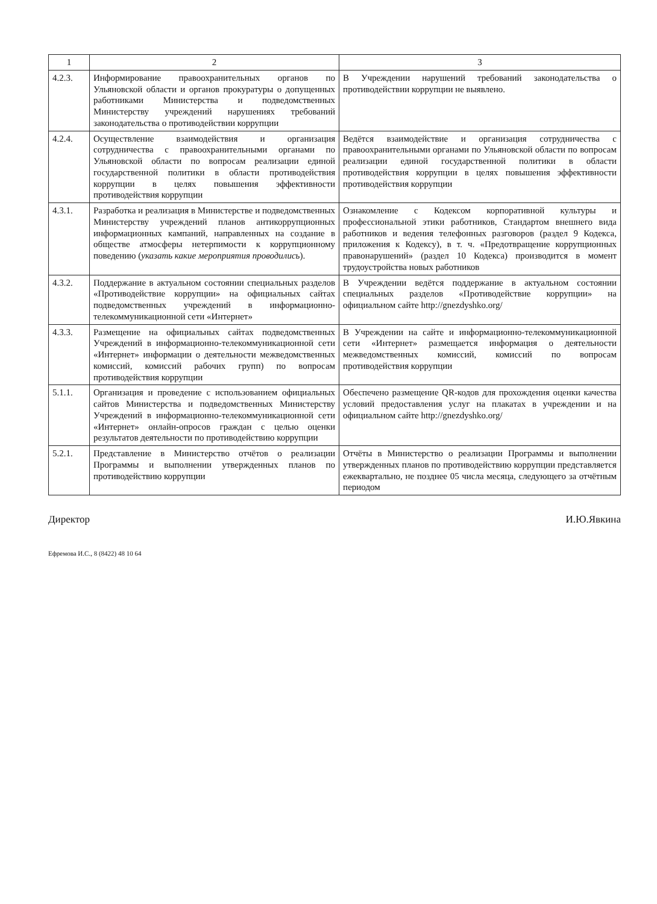| 1 | 2 | 3 |
| --- | --- | --- |
| 4.2.3. | Информирование правоохранительных органов по Ульяновской области и органов прокуратуры о допущенных работниками Министерства и подведомственных Министерству учреждений нарушениях требований законодательства о противодействии коррупции | В Учреждении нарушений требований законодательства о противодействии коррупции не выявлено. |
| 4.2.4. | Осуществление взаимодействия и организация сотрудничества с правоохранительными органами по Ульяновской области по вопросам реализации единой государственной политики в области противодействия коррупции в целях повышения эффективности противодействия коррупции | Ведётся взаимодействие и организация сотрудничества с правоохранительными органами по Ульяновской области по вопросам реализации единой государственной политики в области противодействия коррупции в целях повышения эффективности противодействия коррупции |
| 4.3.1. | Разработка и реализация в Министерстве и подведомственных Министерству учреждений планов антикоррупционных информационных кампаний, направленных на создание в обществе атмосферы нетерпимости к коррупционному поведению ( указать какие мероприятия проводились ). | Ознакомление с Кодексом корпоративной культуры и профессиональной этики работников, Стандартом внешнего вида работников и ведения телефонных разговоров (раздел 9 Кодекса, приложения к Кодексу), в т. ч. «Предотвращение коррупционных правонарушений» (раздел 10 Кодекса) производится в момент трудоустройства новых работников |
| 4.3.2. | Поддержание в актуальном состоянии специальных разделов «Противодействие коррупции» на официальных сайтах подведомственных учреждений в информационно-телекоммуникационной сети «Интернет» | В Учреждении ведётся поддержание в актуальном состоянии специальных разделов «Противодействие коррупции» на официальном сайте http://gnezdyshko.org/ |
| 4.3.3. | Размещение на официальных сайтах подведомственных Учреждений в информационно-телекоммуникационной сети «Интернет» информации о деятельности межведомственных комиссий, комиссий рабочих групп) по вопросам противодействия коррупции | В Учреждении на сайте и информационно-телекоммуникационной сети «Интернет» размещается информация о деятельности межведомственных комиссий, комиссий по вопросам противодействия коррупции |
| 5.1.1. | Организация и проведение с использованием официальных сайтов Министерства и подведомственных Министерству Учреждений в информационно-телекоммуникационной сети «Интернет» онлайн-опросов граждан с целью оценки результатов деятельности по противодействию коррупции | Обеспечено размещение QR-кодов для прохождения оценки качества условий предоставления услуг на плакатах в учреждении и на официальном сайте http://gnezdyshko.org/ |
| 5.2.1. | Представление в Министерство отчётов о реализации Программы и выполнении утвержденных планов по противодействию коррупции | Отчёты в Министерство о реализации Программы и выполнении утвержденных планов по противодействию коррупции представляется ежеквартально, не позднее 05 числа месяца, следующего за отчётным периодом |
Директор И.Ю.Явкина
Ефремова И.С., 8 (8422) 48 10 64